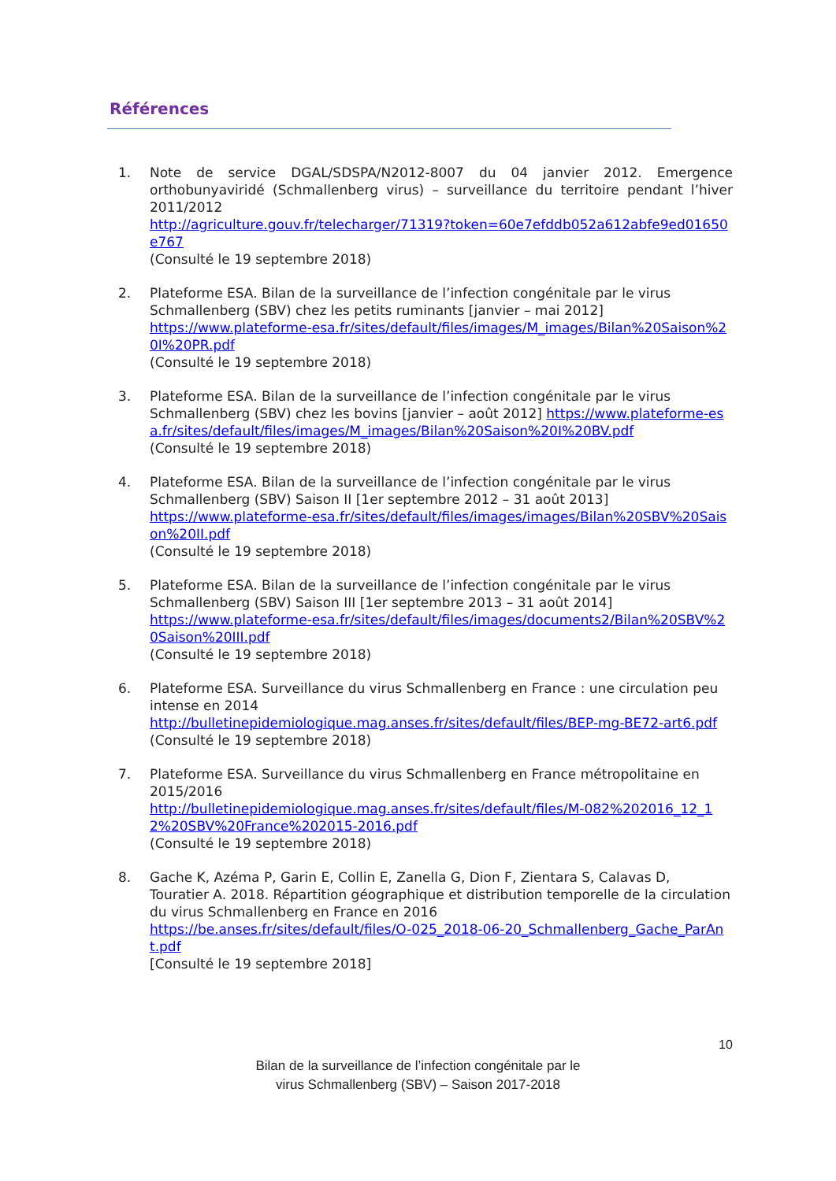Références
1. Note de service DGAL/SDSPA/N2012-8007 du 04 janvier 2012. Emergence orthobunyaviridé (Schmallenberg virus) – surveillance du territoire pendant l’hiver 2011/2012
http://agriculture.gouv.fr/telecharger/71319?token=60e7efddb052a612abfe9ed01650e767
(Consulté le 19 septembre 2018)
2. Plateforme ESA. Bilan de la surveillance de l’infection congénitale par le virus Schmallenberg (SBV) chez les petits ruminants [janvier – mai 2012]
https://www.plateforme-esa.fr/sites/default/files/images/M_images/Bilan%20Saison%20I%20PR.pdf
(Consulté le 19 septembre 2018)
3. Plateforme ESA. Bilan de la surveillance de l’infection congénitale par le virus Schmallenberg (SBV) chez les bovins [janvier – août 2012] https://www.plateforme-esa.fr/sites/default/files/images/M_images/Bilan%20Saison%20I%20BV.pdf
(Consulté le 19 septembre 2018)
4. Plateforme ESA. Bilan de la surveillance de l’infection congénitale par le virus Schmallenberg (SBV) Saison II [1er septembre 2012 – 31 août 2013]
https://www.plateforme-esa.fr/sites/default/files/images/images/Bilan%20SBV%20Saison%20II.pdf
(Consulté le 19 septembre 2018)
5. Plateforme ESA. Bilan de la surveillance de l’infection congénitale par le virus Schmallenberg (SBV) Saison III [1er septembre 2013 – 31 août 2014]
https://www.plateforme-esa.fr/sites/default/files/images/documents2/Bilan%20SBV%20Saison%20III.pdf
(Consulté le 19 septembre 2018)
6. Plateforme ESA. Surveillance du virus Schmallenberg en France : une circulation peu intense en 2014
http://bulletinepidemiologique.mag.anses.fr/sites/default/files/BEP-mg-BE72-art6.pdf
(Consulté le 19 septembre 2018)
7. Plateforme ESA. Surveillance du virus Schmallenberg en France métropolitaine en 2015/2016
http://bulletinepidemiologique.mag.anses.fr/sites/default/files/M-082%202016_12_12%20SBV%20France%202015-2016.pdf
(Consulté le 19 septembre 2018)
8. Gache K, Azéma P, Garin E, Collin E, Zanella G, Dion F, Zientara S, Calavas D, Touratier A. 2018. Répartition géographique et distribution temporelle de la circulation du virus Schmallenberg en France en 2016
https://be.anses.fr/sites/default/files/O-025_2018-06-20_Schmallenberg_Gache_ParAnt.pdf
[Consulté le 19 septembre 2018]
10
Bilan de la surveillance de l’infection congénitale par le
virus Schmallenberg (SBV) – Saison 2017-2018